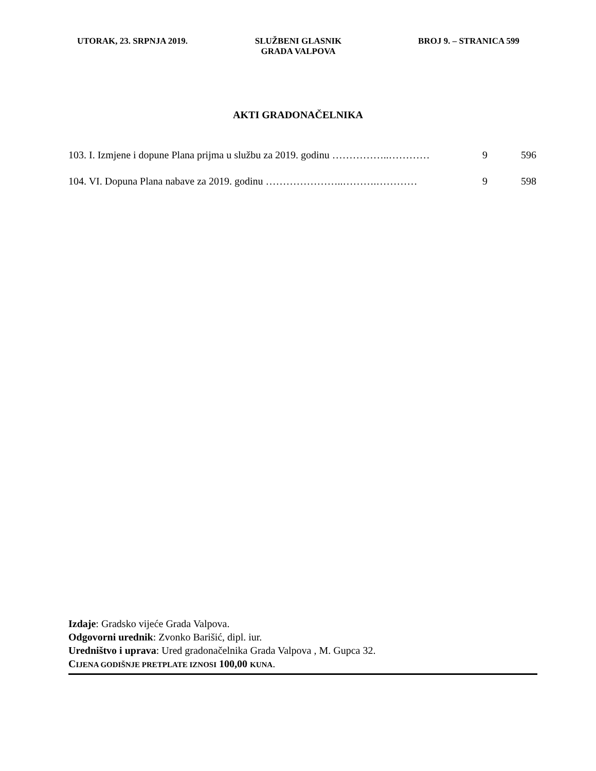UTORAK, 23. SRPNJA 2019. SLUŽBENI GLASNIK
GRADA VALPOVA
BROJ 9. – STRANICA 599
AKTI GRADONAČELNIKA
103. I. Izmjene i dopune Plana prijma u službu za 2019. godinu ……………..………… 9 596
104. VI. Dopuna Plana nabave za 2019. godinu …………………..……….………… 9 598
Izdaje: Gradsko vijeće Grada Valpova.
Odgovorni urednik: Zvonko Barišić, dipl. iur.
Uredništvo i uprava: Ured gradonačelnika Grada Valpova , M. Gupca 32.
CIJENA GODIŠNJE PRETPLATE IZNOSI 100,00 KUNA.